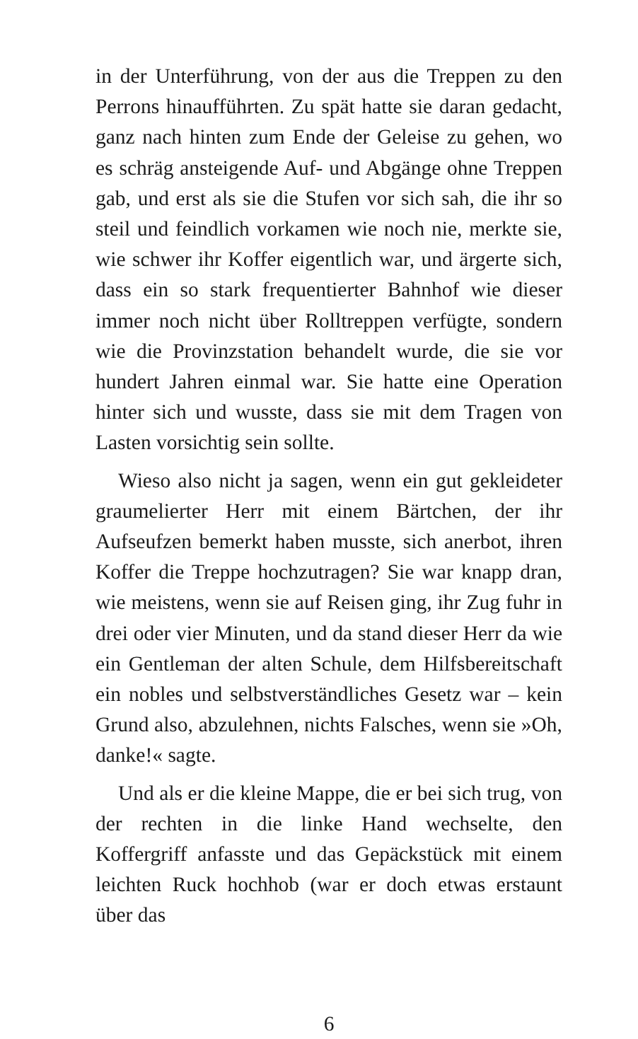in der Unterführung, von der aus die Treppen zu den Perrons hinaufführten. Zu spät hatte sie daran gedacht, ganz nach hinten zum Ende der Geleise zu gehen, wo es schräg ansteigende Auf- und Abgänge ohne Treppen gab, und erst als sie die Stufen vor sich sah, die ihr so steil und feindlich vorkamen wie noch nie, merkte sie, wie schwer ihr Koffer eigentlich war, und ärgerte sich, dass ein so stark frequentierter Bahnhof wie dieser immer noch nicht über Rolltreppen verfügte, sondern wie die Provinzstation behandelt wurde, die sie vor hundert Jahren einmal war. Sie hatte eine Operation hinter sich und wusste, dass sie mit dem Tragen von Lasten vorsichtig sein sollte.
Wieso also nicht ja sagen, wenn ein gut gekleideter graumelierter Herr mit einem Bärtchen, der ihr Aufseufzen bemerkt haben musste, sich anerbot, ihren Koffer die Treppe hochzutragen? Sie war knapp dran, wie meistens, wenn sie auf Reisen ging, ihr Zug fuhr in drei oder vier Minuten, und da stand dieser Herr da wie ein Gentleman der alten Schule, dem Hilfsbereitschaft ein nobles und selbstverständliches Gesetz war – kein Grund also, abzulehnen, nichts Falsches, wenn sie »Oh, danke!« sagte.
Und als er die kleine Mappe, die er bei sich trug, von der rechten in die linke Hand wechselte, den Koffergriff anfasste und das Gepäckstück mit einem leichten Ruck hochhob (war er doch etwas erstaunt über das
6